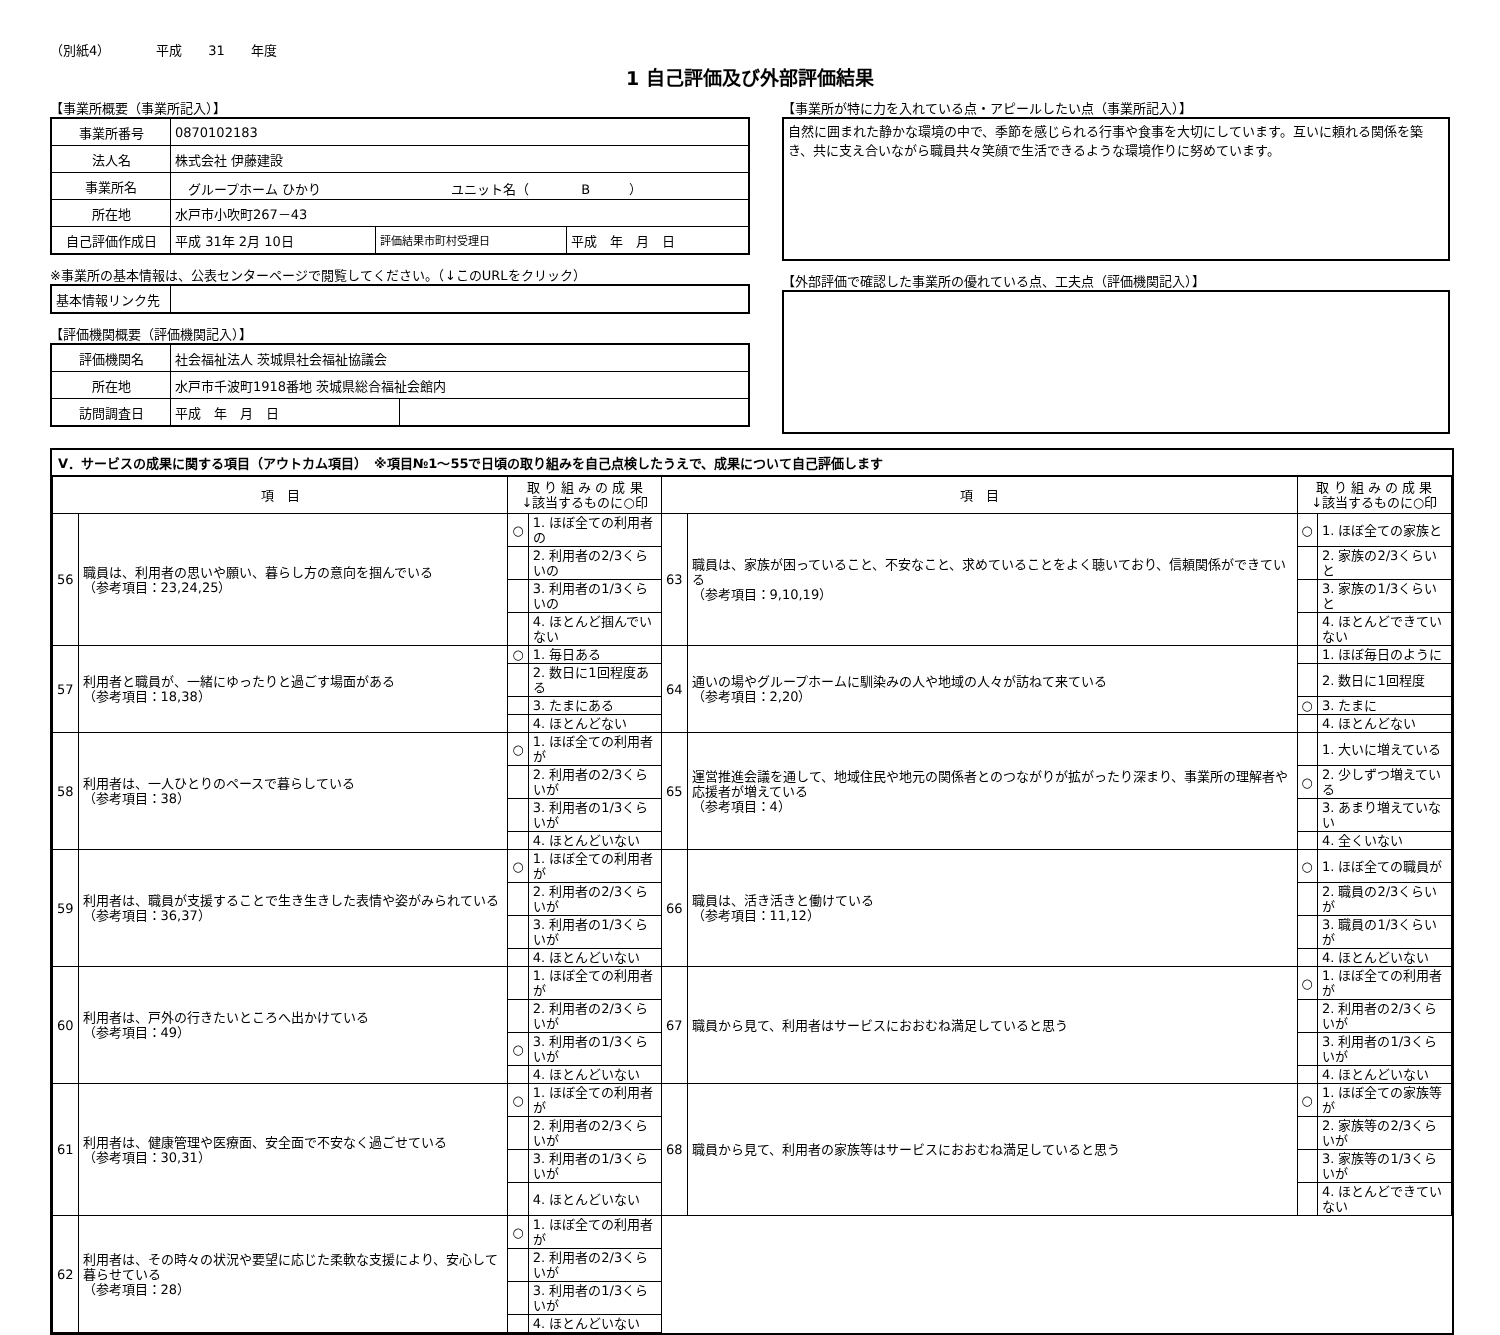（別紙4）　　　　平成　　31　　年度
1 自己評価及び外部評価結果
【事業所概要（事業所記入）】
| 事業所番号 | 0870102183 | | |
| 法人名 | 株式会社 伊藤建設 | | |
| 事業所名 | グループホーム ひかり ユニット名（ B ） | | |
| 所在地 | 水戸市小吹町267－43 | | |
| 自己評価作成日 | 平成 31年 2月 10日 | 評価結果市町村受理日 | 平成 年 月 日 |
※事業所の基本情報は、公表センターページで閲覧してください。（↓このURLをクリック）
| 基本情報リンク先 | |
【評価機関概要（評価機関記入）】
| 評価機関名 | 社会福祉法人 茨城県社会福祉協議会 | |
| 所在地 | 水戸市千波町1918番地 茨城県総合福祉会館内 | |
| 訪問調査日 | 平成 年 月 日 | |
【事業所が特に力を入れている点・アピールしたい点（事業所記入）】
自然に囲まれた静かな環境の中で、季節を感じられる行事や食事を大切にしています。互いに頼れる関係を築き、共に支え合いながら職員共々笑顔で生活できるような環境作りに努めています。
【外部評価で確認した事業所の優れている点、工夫点（評価機関記入）】
Ⅴ．サービスの成果に関する項目（アウトカム項目）　※項目№1～55で日頃の取り組みを自己点検したうえで、成果について自己評価します
| 項 目 | | 取 り 組 み の 成 果 ↓該当するものに○印 | | 項 目 | | 取 り 組 み の 成 果 ↓該当するものに○印 | |
| 56 | 職員は、利用者の思いや願い、暮らし方の意向を掴んでいる （参考項目：23,24,25） | ○ | 1. ほぼ全ての利用者の | 63 | 職員は、家族が困っていること、不安なこと、求めていることをよく聴いており、信頼関係ができている （参考項目：9,10,19） | ○ | 1. ほぼ全ての家族と |
| | | | 2. 利用者の2/3くらいの | | | | 2. 家族の2/3くらいと |
| | | | 3. 利用者の1/3くらいの | | | | 3. 家族の1/3くらいと |
| | | | 4. ほとんど掴んでいない | | | | 4. ほとんどできていない |
| 57 | 利用者と職員が、一緒にゆったりと過ごす場面がある （参考項目：18,38） | ○ | 1. 毎日ある | 64 | 通いの場やグループホームに馴染みの人や地域の人々が訪ねて来ている （参考項目：2,20） | | 1. ほぼ毎日のように |
| | | | 2. 数日に1回程度ある | | | | 2. 数日に1回程度 |
| | | | 3. たまにある | | | ○ | 3. たまに |
| | | | 4. ほとんどない | | | | 4. ほとんどない |
| 58 | 利用者は、一人ひとりのペースで暮らしている （参考項目：38） | ○ | 1. ほぼ全ての利用者が | 65 | 運営推進会議を通して、地域住民や地元の関係者とのつながりが拡がったり深まり、事業所の理解者や応援者が増えている （参考項目：4） | | 1. 大いに増えている |
| | | | 2. 利用者の2/3くらいが | | | ○ | 2. 少しずつ増えている |
| | | | 3. 利用者の1/3くらいが | | | | 3. あまり増えていない |
| | | | 4. ほとんどいない | | | | 4. 全くいない |
| 59 | 利用者は、職員が支援することで生き生きした表情や姿がみられている （参考項目：36,37） | ○ | 1. ほぼ全ての利用者が | 66 | 職員は、活き活きと働けている （参考項目：11,12） | ○ | 1. ほぼ全ての職員が |
| | | | 2. 利用者の2/3くらいが | | | | 2. 職員の2/3くらいが |
| | | | 3. 利用者の1/3くらいが | | | | 3. 職員の1/3くらいが |
| | | | 4. ほとんどいない | | | | 4. ほとんどいない |
| 60 | 利用者は、戸外の行きたいところへ出かけている （参考項目：49） | | 1. ほぼ全ての利用者が | 67 | 職員から見て、利用者はサービスにおおむね満足していると思う | ○ | 1. ほぼ全ての利用者が |
| | | | 2. 利用者の2/3くらいが | | | | 2. 利用者の2/3くらいが |
| | | ○ | 3. 利用者の1/3くらいが | | | | 3. 利用者の1/3くらいが |
| | | | 4. ほとんどいない | | | | 4. ほとんどいない |
| 61 | 利用者は、健康管理や医療面、安全面で不安なく過ごせている （参考項目：30,31） | ○ | 1. ほぼ全ての利用者が | 68 | 職員から見て、利用者の家族等はサービスにおおむね満足していると思う | ○ | 1. ほぼ全ての家族等が |
| | | | 2. 利用者の2/3くらいが | | | | 2. 家族等の2/3くらいが |
| | | | 3. 利用者の1/3くらいが | | | | 3. 家族等の1/3くらいが |
| | | | 4. ほとんどいない | | | | 4. ほとんどできていない |
| 62 | 利用者は、その時々の状況や要望に応じた柔軟な支援により、安心して暮らせている （参考項目：28） | ○ | 1. ほぼ全ての利用者が | | | | |
| | | | 2. 利用者の2/3くらいが | | | | |
| | | | 3. 利用者の1/3くらいが | | | | |
| | | | 4. ほとんどいない | | | | |